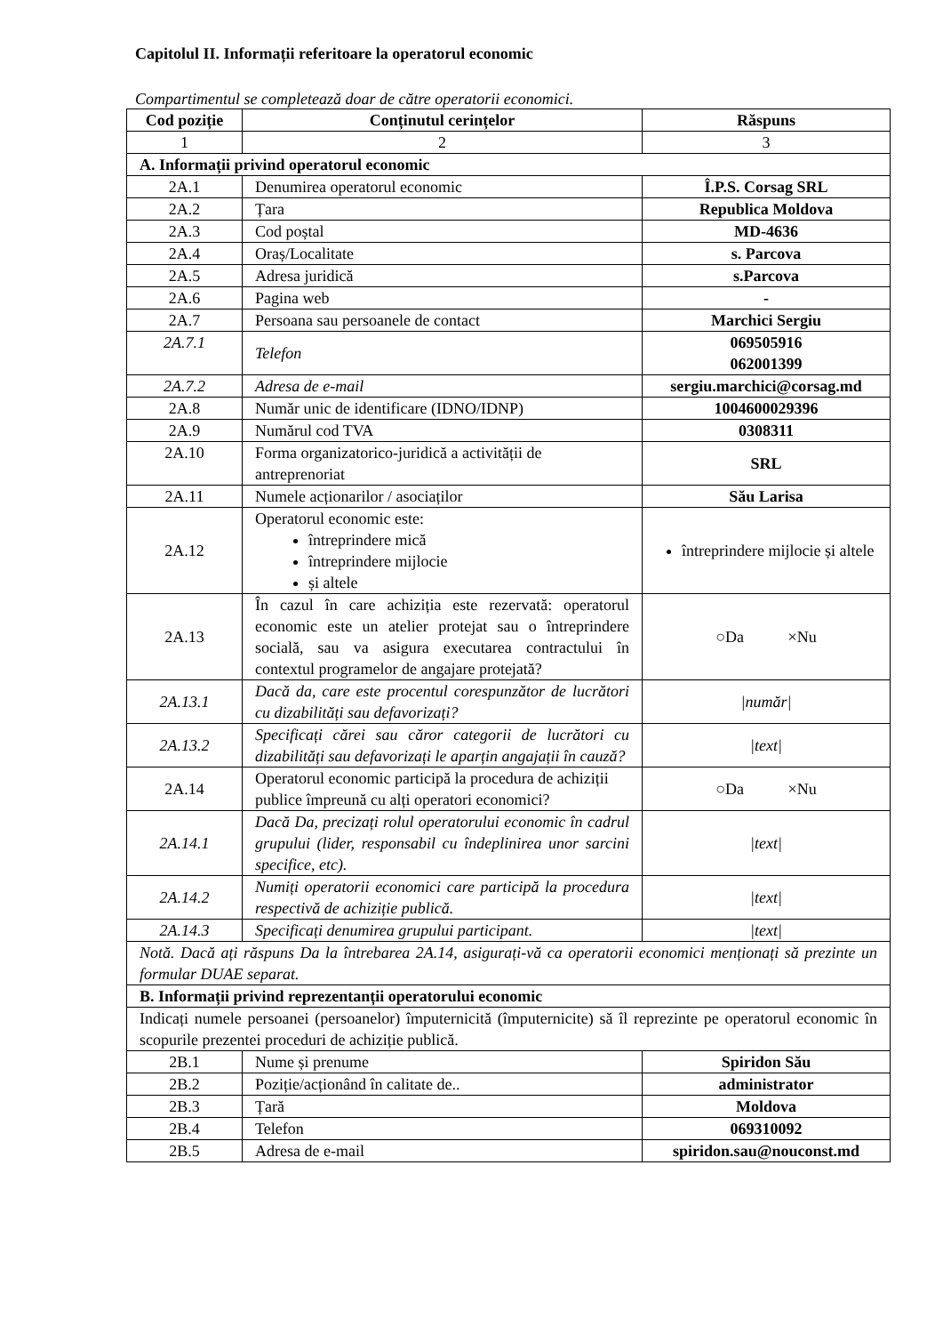Capitolul II. Informații referitoare la operatorul economic
Compartimentul se completează doar de către operatorii economici.
| Cod poziție | Conținutul cerințelor | Răspuns |
| --- | --- | --- |
| 1 | 2 | 3 |
| A. Informații privind operatorul economic | | |
| 2A.1 | Denumirea operatorul economic | Î.P.S. Corsag SRL |
| 2A.2 | Țara | Republica Moldova |
| 2A.3 | Cod poștal | MD-4636 |
| 2A.4 | Oraș/Localitate | s. Parcova |
| 2A.5 | Adresa juridică | s.Parcova |
| 2A.6 | Pagina web | - |
| 2A.7 | Persoana sau persoanele de contact | Marchici Sergiu |
| 2A.7.1 | Telefon | 069505916 062001399 |
| 2A.7.2 | Adresa de e-mail | sergiu.marchici@corsag.md |
| 2A.8 | Număr unic de identificare (IDNO/IDNP) | 1004600029396 |
| 2A.9 | Numărul cod TVA | 0308311 |
| 2A.10 | Forma organizatorico-juridică a activității de antreprenoriat | SRL |
| 2A.11 | Numele acționarilor / asociaților | Său Larisa |
| 2A.12 | Operatorul economic este: întreprindere mică întreprindere mijlocie și altele | întreprindere mijlocie și altele |
| 2A.13 | În cazul în care achiziția este rezervată: operatorul economic este un atelier protejat sau o întreprindere socială, sau va asigura executarea contractului în contextul programelor de angajare protejată? | ○Da ×Nu |
| 2A.13.1 | Dacă da, care este procentul corespunzător de lucrători cu dizabilități sau defavorizați? | /număr/ |
| 2A.13.2 | Specificați cărei sau căror categorii de lucrători cu dizabilități sau defavorizați le aparțin angajații în cauză? | /text/ |
| 2A.14 | Operatorul economic participă la procedura de achiziții publice împreună cu alți operatori economici? | ○Da ×Nu |
| 2A.14.1 | Dacă Da, precizați rolul operatorului economic în cadrul grupului (lider, responsabil cu îndeplinirea unor sarcini specifice, etc). | /text/ |
| 2A.14.2 | Numiți operatorii economici care participă la procedura respectivă de achiziție publică. | /text/ |
| 2A.14.3 | Specificați denumirea grupului participant. | /text/ |
| Notă. Dacă ați răspuns Da la întrebarea 2A.14, asigurați-vă ca operatorii economici menționați să prezinte un formular DUAE separat. | | |
| B. Informații privind reprezentanții operatorului economic | | |
| Indicați numele persoanei (persoanelor) împuternicită (împuternicite) să îl reprezinte pe operatorul economic în scopurile prezentei proceduri de achiziție publică. | | |
| 2B.1 | Nume și prenume | Spiridon Său |
| 2B.2 | Poziție/acționând în calitate de.. | administrator |
| 2B.3 | Țară | Moldova |
| 2B.4 | Telefon | 069310092 |
| 2B.5 | Adresa de e-mail | spiridon.sau@nouconst.md |